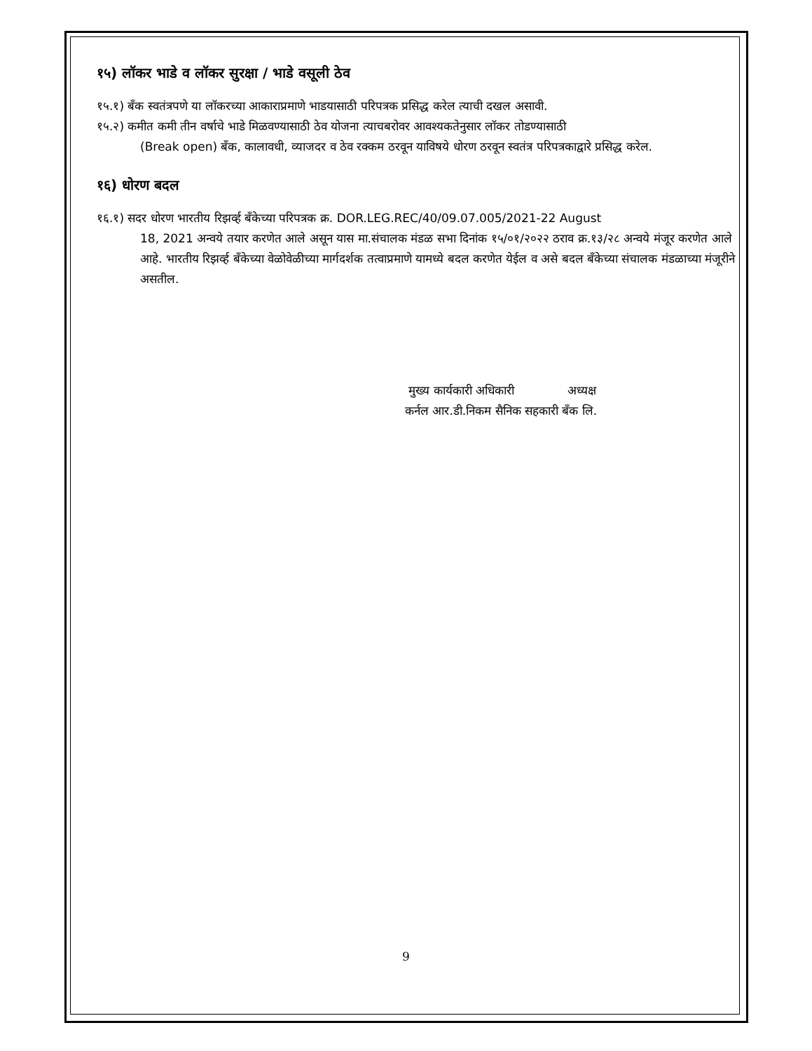१५) लॉकर भाडे व लॉकर सुरक्षा / भाडे वसूली ठेव
१५.१) बँक स्वतंत्रपणे या लॉकरच्या आकाराप्रमाणे भाडयासाठी परिपत्रक प्रसिद्ध करेल त्याची दखल असावी.
१५.२) कमीत कमी तीन वर्षाचे भाडे मिळवण्यासाठी ठेव योजना त्याचबरोवर आवश्यकतेनुसार लॉकर तोडण्यासाठी
(Break open) बँक, कालावधी, व्याजदर व ठेव रक्कम ठरवून याविषये धोरण ठरवून स्वतंत्र परिपत्रकाद्वारे प्रसिद्ध करेल.
१६) धोरण बदल
१६.१) सदर धोरण भारतीय रिझर्व्ह बँकेच्या परिपत्रक क्र. DOR.LEG.REC/40/09.07.005/2021-22 August
18, 2021 अन्वये तयार करणेत आले असून यास मा.संचालक मंडळ सभा दिनांक १५/०१/२०२२ ठराव क्र.१३/२८ अन्वये मंजूर करणेत आले आहे. भारतीय रिझर्व्ह बँकेच्या वेळोवेळीच्या मार्गदर्शक तत्वाप्रमाणे यामध्ये बदल करणेत येईल व असे बदल बँकेच्या संचालक मंडळाच्या मंजूरीने असतील.
मुख्य कार्यकारी अधिकारी अध्यक्ष
कर्नल आर.डी.निकम सैनिक सहकारी बँक लि.
9